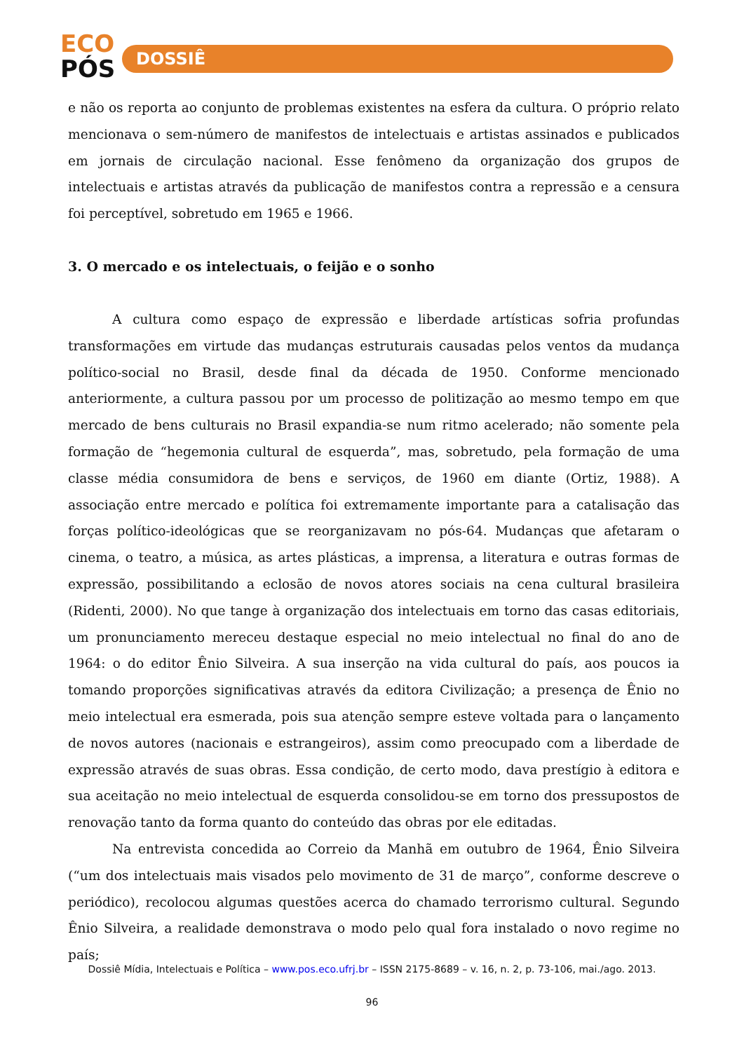ECO
PÓS
DOSSIÊ
e não os reporta ao conjunto de problemas existentes na esfera da cultura. O próprio relato mencionava o sem-número de manifestos de intelectuais e artistas assinados e publicados em jornais de circulação nacional. Esse fenômeno da organização dos grupos de intelectuais e artistas através da publicação de manifestos contra a repressão e a censura foi perceptível, sobretudo em 1965 e 1966.
3. O mercado e os intelectuais, o feijão e o sonho
A cultura como espaço de expressão e liberdade artísticas sofria profundas transformações em virtude das mudanças estruturais causadas pelos ventos da mudança político-social no Brasil, desde final da década de 1950. Conforme mencionado anteriormente, a cultura passou por um processo de politização ao mesmo tempo em que mercado de bens culturais no Brasil expandia-se num ritmo acelerado; não somente pela formação de “hegemonia cultural de esquerda”, mas, sobretudo, pela formação de uma classe média consumidora de bens e serviços, de 1960 em diante (Ortiz, 1988). A associação entre mercado e política foi extremamente importante para a catalisação das forças político-ideológicas que se reorganizavam no pós-64. Mudanças que afetaram o cinema, o teatro, a música, as artes plásticas, a imprensa, a literatura e outras formas de expressão, possibilitando a eclosão de novos atores sociais na cena cultural brasileira (Ridenti, 2000). No que tange à organização dos intelectuais em torno das casas editoriais, um pronunciamento mereceu destaque especial no meio intelectual no final do ano de 1964: o do editor Ênio Silveira. A sua inserção na vida cultural do país, aos poucos ia tomando proporções significativas através da editora Civilização; a presença de Ênio no meio intelectual era esmerada, pois sua atenção sempre esteve voltada para o lançamento de novos autores (nacionais e estrangeiros), assim como preocupado com a liberdade de expressão através de suas obras. Essa condição, de certo modo, dava prestígio à editora e sua aceitação no meio intelectual de esquerda consolidou-se em torno dos pressupostos de renovação tanto da forma quanto do conteúdo das obras por ele editadas.
Na entrevista concedida ao Correio da Manhã em outubro de 1964, Ênio Silveira (“um dos intelectuais mais visados pelo movimento de 31 de março”, conforme descreve o periódico), recolocou algumas questões acerca do chamado terrorismo cultural. Segundo Ênio Silveira, a realidade demonstrava o modo pelo qual fora instalado o novo regime no país;
Dossiê Mídia, Intelectuais e Política – www.pos.eco.ufrj.br – ISSN 2175-8689 – v. 16, n. 2, p. 73-106, mai./ago. 2013.
96